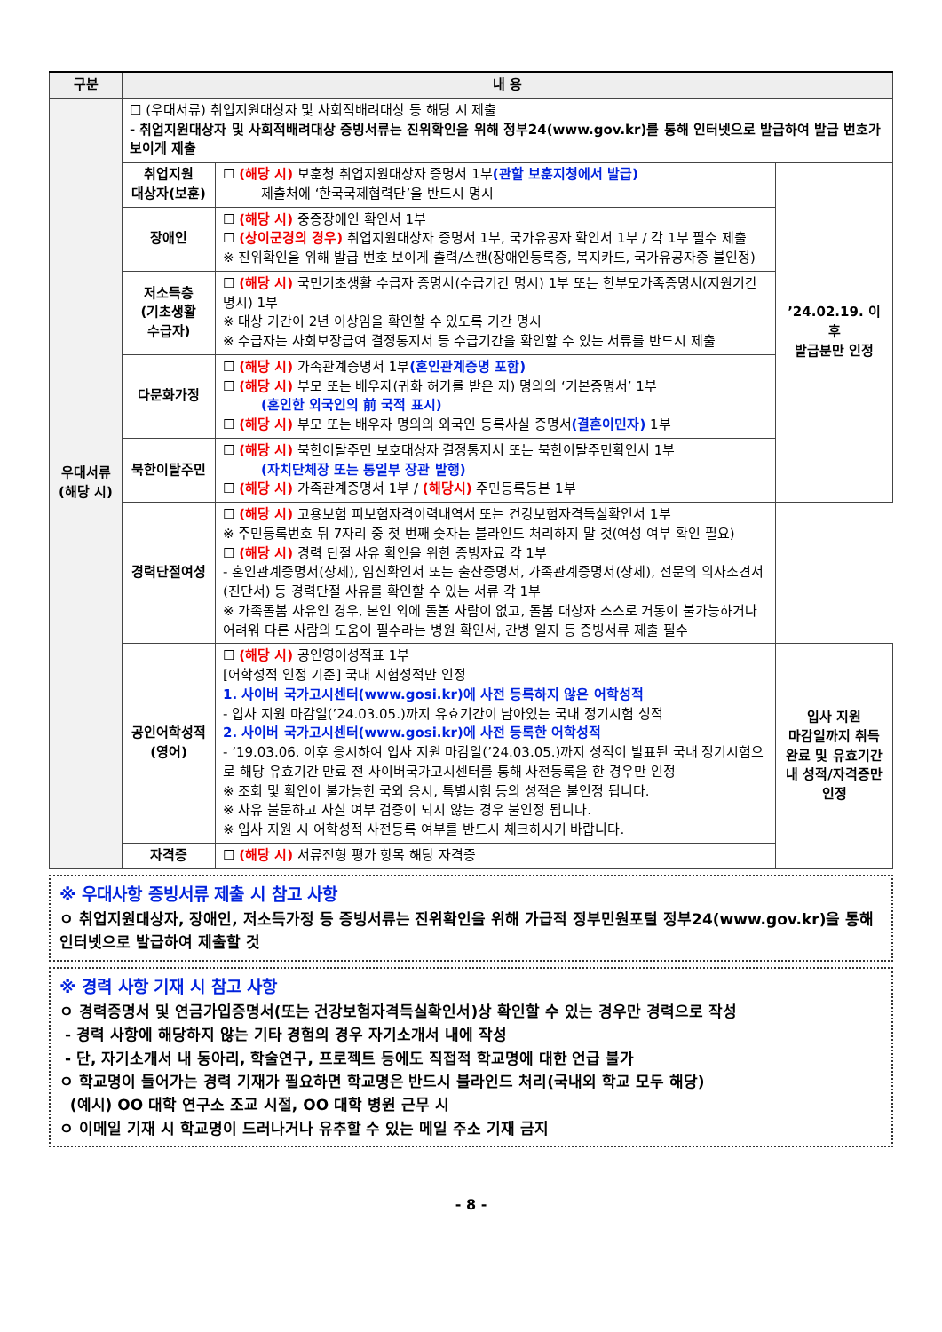| 구분 | 내 용 | | |
| --- | --- | --- | --- |
| 우대서류 (해당 시) | ☐ (우대서류) 취업지원대상자 및 사회적배려대상 등 해당 시 제출 - 취업지원대상자 및 사회적배려대상 증빙서류는 진위확인을 위해 정부24(www.gov.kr)를 통해 인터넷으로 발급하여 발급 번호가 보이게 제출 | | |
| | 취업지원 대상자(보훈) | ☐ (해당 시) 보훈청 취업지원대상자 증명서 1부 (관할 보훈지청에서 발급) 제출처에 ‘한국국제협력단’을 반드시 명시 | ’24.02.19. 이후 발급분만 인정 |
| | 장애인 | ☐ (해당 시) 중증장애인 확인서 1부 ☐ (상이군경의 경우) 취업지원대상자 증명서 1부, 국가유공자 확인서 1부 / 각 1부 필수 제출 ※ 진위확인을 위해 발급 번호 보이게 출력/스캔(장애인등록증, 복지카드, 국가유공자증 불인정) | |
| | 저소득층 (기초생활 수급자) | ☐ (해당 시) 국민기초생활 수급자 증명서(수급기간 명시) 1부 또는 한부모가족증명서(지원기간 명시) 1부 ※ 대상 기간이 2년 이상임을 확인할 수 있도록 기간 명시 ※ 수급자는 사회보장급여 결정통지서 등 수급기간을 확인할 수 있는 서류를 반드시 제출 | |
| | 다문화가정 | ☐ (해당 시) 가족관계증명서 1부 (혼인관계증명 포함) ☐ (해당 시) 부모 또는 배우자(귀화 허가를 받은 자) 명의의 ‘기본증명서’ 1부 (혼인한 외국인의 前 국적 표시) ☐ (해당 시) 부모 또는 배우자 명의의 외국인 등록사실 증명서 (결혼이민자) 1부 | |
| | 북한이탈주민 | ☐ (해당 시) 북한이탈주민 보호대상자 결정통지서 또는 북한이탈주민확인서 1부 (자치단체장 또는 통일부 장관 발행) ☐ (해당 시) 가족관계증명서 1부 / (해당시) 주민등록등본 1부 | |
| | 경력단절여성 | ☐ (해당 시) 고용보험 피보험자격이력내역서 또는 건강보험자격득실확인서 1부 ※ 주민등록번호 뒤 7자리 중 첫 번째 숫자는 블라인드 처리하지 말 것(여성 여부 확인 필요) ☐ (해당 시) 경력 단절 사유 확인을 위한 증빙자료 각 1부 - 혼인관계증명서(상세), 임신확인서 또는 출산증명서, 가족관계증명서(상세), 전문의 의사소견서(진단서) 등 경력단절 사유를 확인할 수 있는 서류 각 1부 ※ 가족돌봄 사유인 경우, 본인 외에 돌볼 사람이 없고, 돌봄 대상자 스스로 거동이 불가능하거나 어려워 다른 사람의 도움이 필수라는 병원 확인서, 간병 일지 등 증빙서류 제출 필수 | |
| | 공인어학성적 (영어) | ☐ (해당 시) 공인영어성적표 1부 [어학성적 인정 기준] 국내 시험성적만 인정 1. 사이버 국가고시센터(www.gosi.kr)에 사전 등록하지 않은 어학성적 - 입사 지원 마감일(’24.03.05.)까지 유효기간이 남아있는 국내 정기시험 성적 2. 사이버 국가고시센터(www.gosi.kr)에 사전 등록한 어학성적 - ’19.03.06. 이후 응시하여 입사 지원 마감일(’24.03.05.)까지 성적이 발표된 국내 정기시험으로 해당 유효기간 만료 전 사이버국가고시센터를 통해 사전등록을 한 경우만 인정 ※ 조회 및 확인이 불가능한 국외 응시, 특별시험 등의 성적은 불인정 됩니다. ※ 사유 불문하고 사실 여부 검증이 되지 않는 경우 불인정 됩니다. ※ 입사 지원 시 어학성적 사전등록 여부를 반드시 체크하시기 바랍니다. | 입사 지원 마감일까지 취득 완료 및 유효기간 내 성적/자격증만 인정 |
| | 자격증 | ☐ (해당 시) 서류전형 평가 항목 해당 자격증 | |
※ 우대사항 증빙서류 제출 시 참고 사항
ㅇ 취업지원대상자, 장애인, 저소득가정 등 증빙서류는 진위확인을 위해 가급적 정부민원포털 정부24(www.gov.kr)을 통해 인터넷으로 발급하여 제출할 것
※ 경력 사항 기재 시 참고 사항
ㅇ 경력증명서 및 연금가입증명서(또는 건강보험자격득실확인서)상 확인할 수 있는 경우만 경력으로 작성
- 경력 사항에 해당하지 않는 기타 경험의 경우 자기소개서 내에 작성
- 단, 자기소개서 내 동아리, 학술연구, 프로젝트 등에도 직접적 학교명에 대한 언급 불가
ㅇ 학교명이 들어가는 경력 기재가 필요하면 학교명은 반드시 블라인드 처리(국내외 학교 모두 해당)
(예시) OO 대학 연구소 조교 시절, OO 대학 병원 근무 시
ㅇ 이메일 기재 시 학교명이 드러나거나 유추할 수 있는 메일 주소 기재 금지
- 8 -